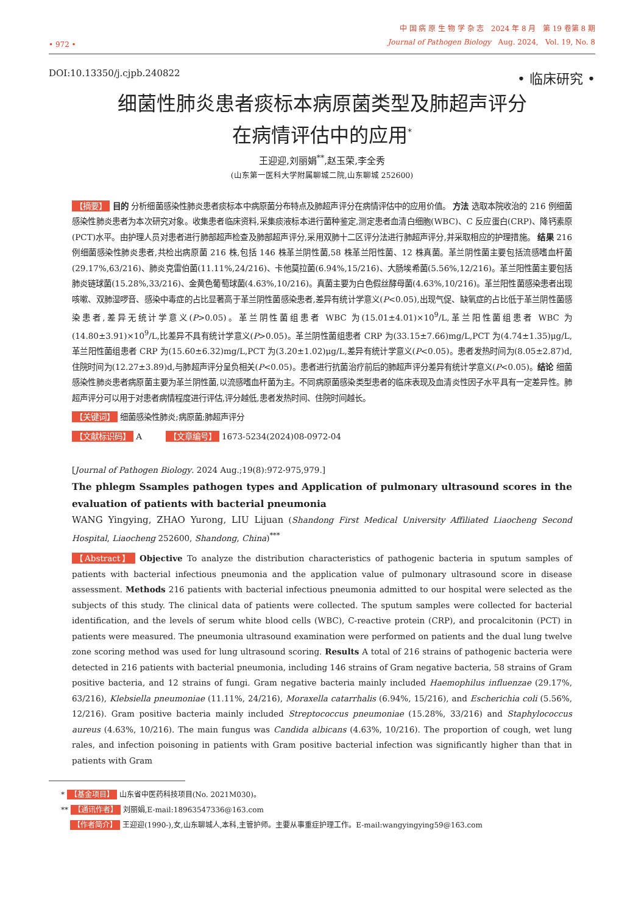• 972 •
中 国 病 原 生 物 学 杂 志 2024 年 8 月 第 19 卷第 8 期
Journal of Pathogen Biology Aug. 2024, Vol. 19, No. 8
DOI:10.13350/j.cjpb.240822 • 临床研究 •
细菌性肺炎患者痰标本病原菌类型及肺超声评分
在病情评估中的应用<sup>*</sup>
王迎迎,刘丽娟<sup>**</sup>,赵玉荣,李全秀
(山东第一医科大学附属聊城二院,山东聊城 252600)
【摘要】 目的 分析细菌感染性肺炎患者痰标本中病原菌分布特点及肺超声评分在病情评估中的应用价值。 方法 选取本院收治的 216 例细菌感染性肺炎患者为本次研究对象。收集患者临床资料,采集痰液标本进行菌种鉴定,测定患者血清白细胞(WBC)、C 反应蛋白(CRP)、降钙素原(PCT)水平。由护理人员对患者进行肺部超声检查及肺部超声评分,采用双肺十二区评分法进行肺超声评分,并采取相应的护理措施。 结果 216 例细菌感染性肺炎患者,共检出病原菌 216 株,包括 146 株革兰阴性菌,58 株革兰阳性菌、12 株真菌。革兰阴性菌主要包括流感嗜血杆菌(29.17%,63/216)、肺炎克雷伯菌(11.11%,24/216)、卡他莫拉菌(6.94%,15/216)、大肠埃希菌(5.56%,12/216)。革兰阳性菌主要包括肺炎链球菌(15.28%,33/216)、金黄色葡萄球菌(4.63%,10/216)。真菌主要为白色假丝酵母菌(4.63%,10/216)。革兰阳性菌感染患者出现咳嗽、双肺湿啰音、感染中毒症的占比显著高于革兰阴性菌感染患者,差异有统计学意义(P<0.05),出现气促、缺氧症的占比低于革兰阴性菌感染患者,差异无统计学意义(P>0.05)。革兰阴性菌组患者 WBC 为(15.01±4.01)×10<sup>9</sup>/L,革兰阳性菌组患者 WBC 为(14.80±3.91)×10<sup>9</sup>/L,比差异不具有统计学意义(P>0.05)。革兰阴性菌组患者 CRP 为(33.15±7.66)mg/L,PCT 为(4.74±1.35)μg/L,革兰阳性菌组患者 CRP 为(15.60±6.32)mg/L,PCT 为(3.20±1.02)μg/L,差异有统计学意义(P<0.05)。患者发热时间为(8.05±2.87)d,住院时间为(12.27±3.89)d,与肺超声评分呈负相关(P<0.05)。患者进行抗菌治疗前后的肺超声评分差异有统计学意义(P<0.05)。结论 细菌感染性肺炎患者病原菌主要为革兰阴性菌,以流感嗜血杆菌为主。不同病原菌感染类型患者的临床表现及血清炎性因子水平具有一定差异性。肺超声评分可以用于对患者病情程度进行评估,评分越低,患者发热时间、住院时间越长。
【关键词】 细菌感染性肺炎;病原菌;肺超声评分
【文献标识码】 A 【文章编号】 1673-5234(2024)08-0972-04
[Journal of Pathogen Biology. 2024 Aug.;19(8):972-975,979.]
The phlegm Ssamples pathogen types and Application of pulmonary ultrasound scores in the evaluation of patients with bacterial pneumonia
WANG Yingying, ZHAO Yurong, LIU Lijuan (Shandong First Medical University Affiliated Liaocheng Second Hospital, Liaocheng 252600, Shandong, China)<sup>***</sup>
【Abstract】 Objective To analyze the distribution characteristics of pathogenic bacteria in sputum samples of patients with bacterial infectious pneumonia and the application value of pulmonary ultrasound score in disease assessment. Methods 216 patients with bacterial infectious pneumonia admitted to our hospital were selected as the subjects of this study. The clinical data of patients were collected. The sputum samples were collected for bacterial identification, and the levels of serum white blood cells (WBC), C-reactive protein (CRP), and procalcitonin (PCT) in patients were measured. The pneumonia ultrasound examination were performed on patients and the dual lung twelve zone scoring method was used for lung ultrasound scoring. Results A total of 216 strains of pathogenic bacteria were detected in 216 patients with bacterial pneumonia, including 146 strains of Gram negative bacteria, 58 strains of Gram positive bacteria, and 12 strains of fungi. Gram negative bacteria mainly included Haemophilus influenzae (29.17%, 63/216), Klebsiella pneumoniae (11.11%, 24/216), Moraxella catarrhalis (6.94%, 15/216), and Escherichia coli (5.56%, 12/216). Gram positive bacteria mainly included Streptococcus pneumoniae (15.28%, 33/216) and Staphylococcus aureus (4.63%, 10/216). The main fungus was Candida albicans (4.63%, 10/216). The proportion of cough, wet lung rales, and infection poisoning in patients with Gram positive bacterial infection was significantly higher than that in patients with Gram
* 【基金项目】 山东省中医药科技项目(No. 2021M030)。
** 【通讯作者】 刘丽娟,E-mail:18963547336@163.com
【作者简介】 王迎迎(1990-),女,山东聊城人,本科,主管护师。主要从事重症护理工作。E-mail:wangyingying59@163.com